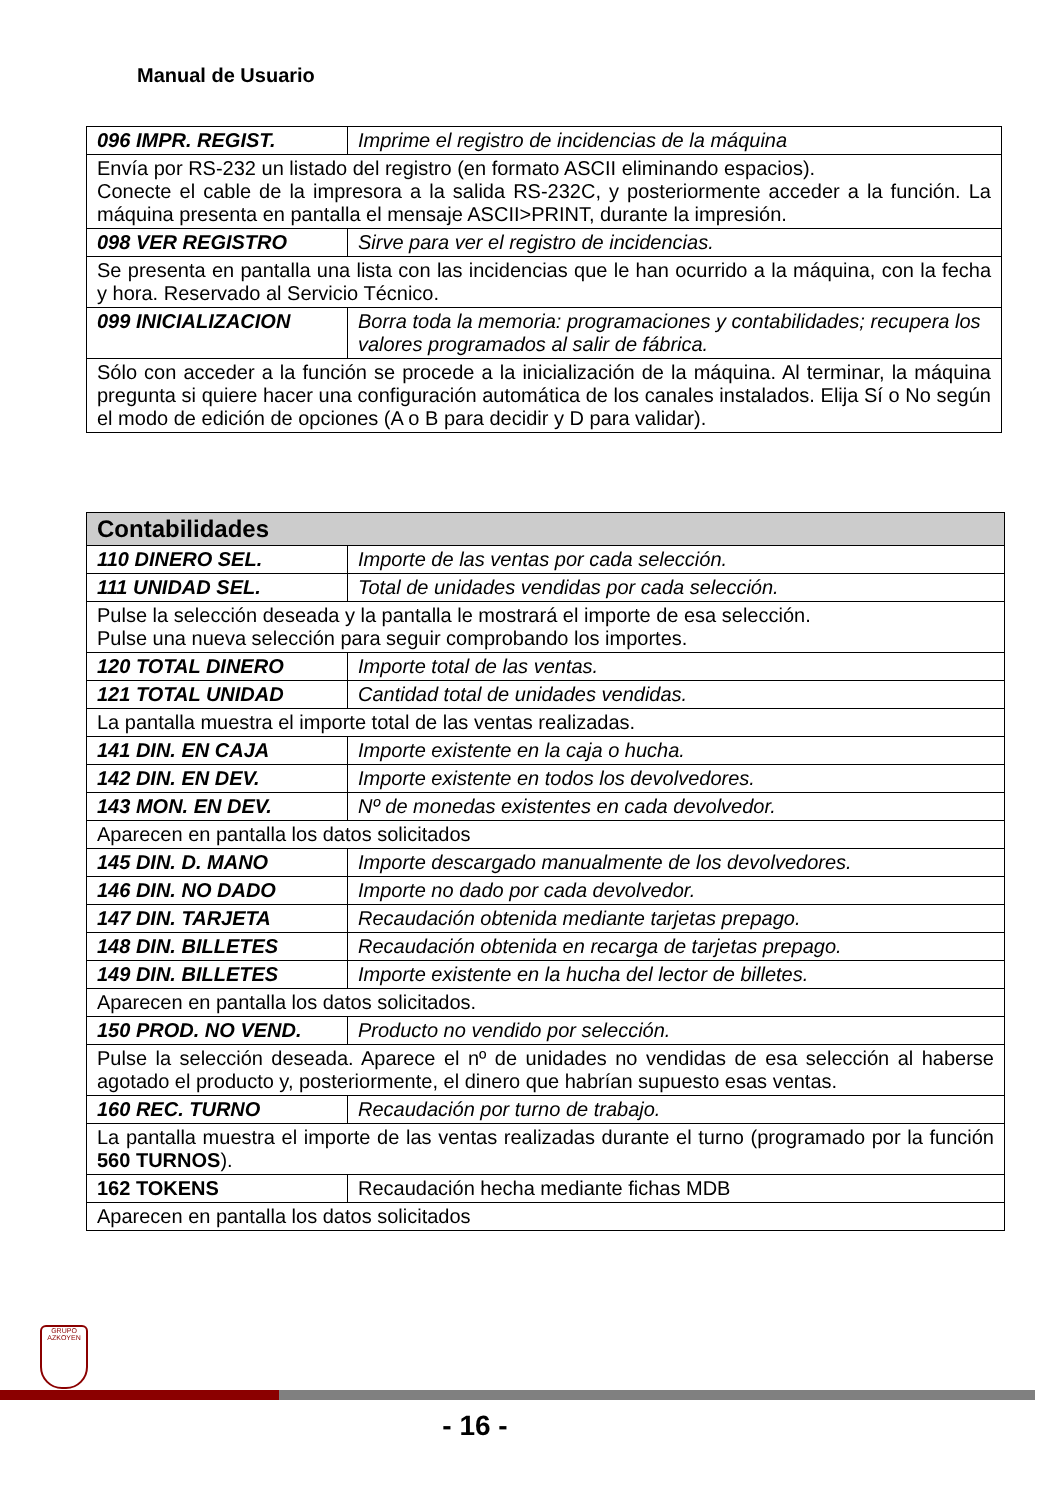Manual de Usuario
| 096 IMPR. REGIST. | Imprime el registro de incidencias de la máquina |
| Envía por RS-232 un listado del registro (en formato ASCII eliminando espacios). Conecte el cable de la impresora a la salida RS-232C, y posteriormente acceder a la función. La máquina presenta en pantalla el mensaje ASCII>PRINT, durante la impresión. | |
| 098 VER REGISTRO | Sirve para ver el registro de incidencias. |
| Se presenta en pantalla una lista con las incidencias que le han ocurrido a la máquina, con la fecha y hora. Reservado al Servicio Técnico. | |
| 099 INICIALIZACION | Borra toda la memoria: programaciones y contabilidades; recupera los valores programados al salir de fábrica. |
| Sólo con acceder a la función se procede a la inicialización de la máquina. Al terminar, la máquina pregunta si quiere hacer una configuración automática de los canales instalados. Elija Sí o No según el modo de edición de opciones (A o B para decidir y D para validar). | |
| Contabilidades | |
| --- | --- |
| 110 DINERO SEL. | Importe de las ventas por cada selección. |
| 111 UNIDAD SEL. | Total de unidades vendidas por cada selección. |
| Pulse la selección deseada y la pantalla le mostrará el importe de esa selección. Pulse una nueva selección para seguir comprobando los importes. | |
| 120 TOTAL DINERO | Importe total de las ventas. |
| 121 TOTAL UNIDAD | Cantidad total de unidades vendidas. |
| La pantalla muestra el importe total de las ventas realizadas. | |
| 141 DIN. EN CAJA | Importe existente en la caja o hucha. |
| 142 DIN. EN DEV. | Importe existente en todos los devolvedores. |
| 143 MON. EN DEV. | Nº de monedas existentes en cada devolvedor. |
| Aparecen en pantalla los datos solicitados | |
| 145 DIN. D. MANO | Importe descargado manualmente de los devolvedores. |
| 146 DIN. NO DADO | Importe no dado por cada devolvedor. |
| 147 DIN. TARJETA | Recaudación obtenida mediante tarjetas prepago. |
| 148 DIN. BILLETES | Recaudación obtenida en recarga de tarjetas prepago. |
| 149 DIN. BILLETES | Importe existente en la hucha del lector de billetes. |
| Aparecen en pantalla los datos solicitados. | |
| 150 PROD. NO VEND. | Producto no vendido por selección. |
| Pulse la selección deseada. Aparece el nº de unidades no vendidas de esa selección al haberse agotado el producto y, posteriormente, el dinero que habrían supuesto esas ventas. | |
| 160 REC. TURNO | Recaudación por turno de trabajo. |
| La pantalla muestra el importe de las ventas realizadas durante el turno (programado por la función 560 TURNOS ). | |
| 162 TOKENS | Recaudación hecha mediante fichas MDB |
| Aparecen en pantalla los datos solicitados | |
GRUPO
AZKOYEN
- 16 -